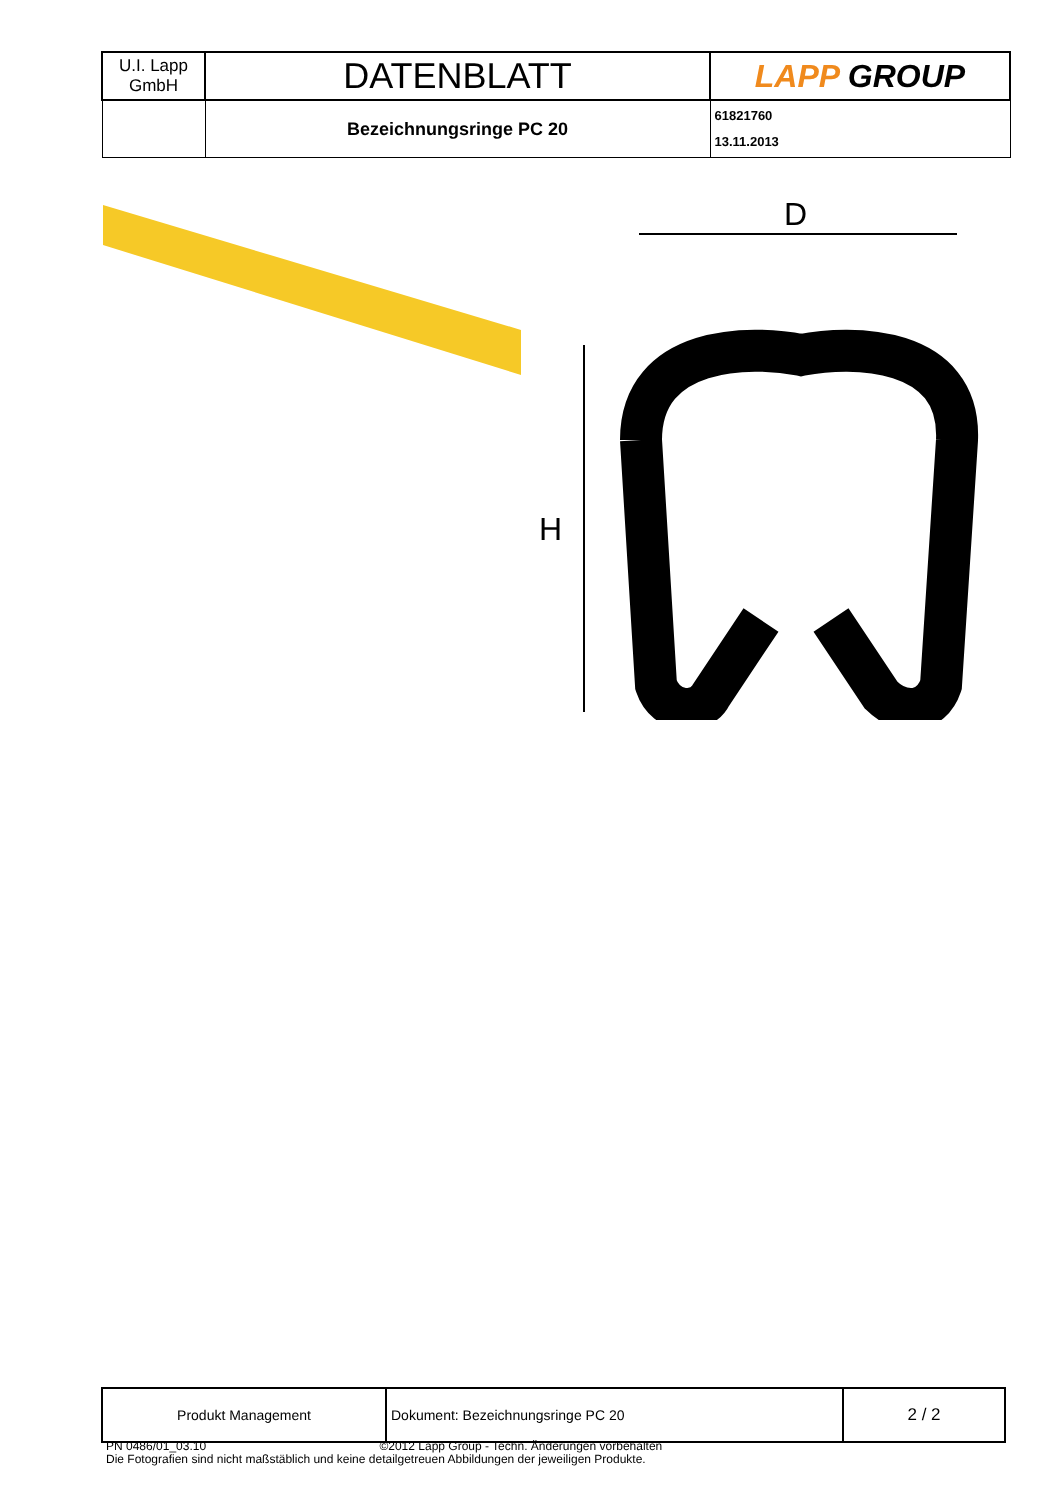| U.I. Lapp GmbH | DATENBLATT | LAPP GROUP |
| | Bezeichnungsringe PC 20 | 61821760 13.11.2013 |
D
H
| Produkt Management | Dokument: Bezeichnungsringe PC 20 | 2 / 2 |
PN 0486/01_03.10 ©2012 Lapp Group - Techn. Änderungen vorbehalten
Die Fotografien sind nicht maßstäblich und keine detailgetreuen Abbildungen der jeweiligen Produkte.